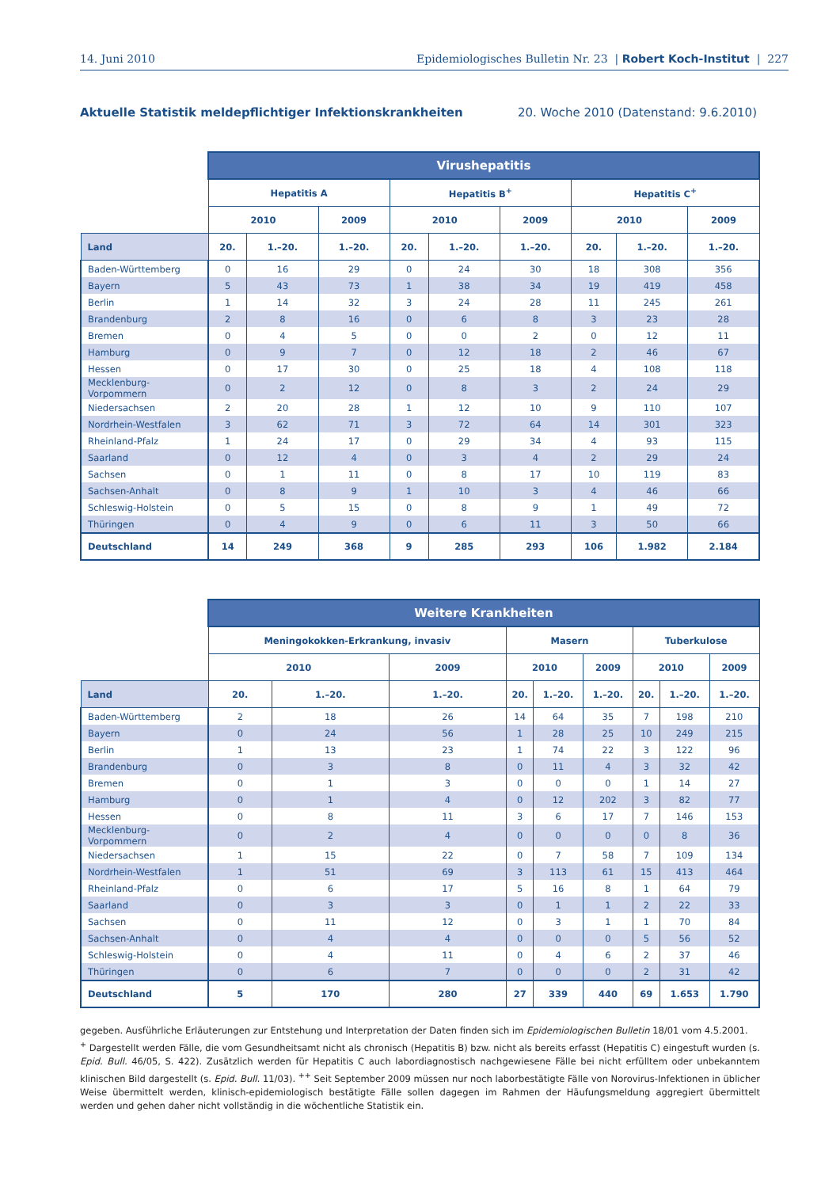14. Juni 2010 Epidemiologisches Bulletin Nr. 23 | Robert Koch-Institut | 227
Aktuelle Statistik meldepflichtiger Infektionskrankheiten 20. Woche 2010 (Datenstand: 9.6.2010)
| | Virushepatitis | | | | | | | | |
| --- | --- | --- | --- | --- | --- | --- | --- | --- | --- |
| | Hepatitis A | | | Hepatitis B<sup>+</sup> | | | Hepatitis C<sup>+</sup> | | |
| | 2010 | | 2009 | 2010 | | 2009 | 2010 | | 2009 |
| Land | 20. | 1.–20. | 1.–20. | 20. | 1.–20. | 1.–20. | 20. | 1.–20. | 1.–20. |
| Baden-Württemberg | 0 | 16 | 29 | 0 | 24 | 30 | 18 | 308 | 356 |
| Bayern | 5 | 43 | 73 | 1 | 38 | 34 | 19 | 419 | 458 |
| Berlin | 1 | 14 | 32 | 3 | 24 | 28 | 11 | 245 | 261 |
| Brandenburg | 2 | 8 | 16 | 0 | 6 | 8 | 3 | 23 | 28 |
| Bremen | 0 | 4 | 5 | 0 | 0 | 2 | 0 | 12 | 11 |
| Hamburg | 0 | 9 | 7 | 0 | 12 | 18 | 2 | 46 | 67 |
| Hessen | 0 | 17 | 30 | 0 | 25 | 18 | 4 | 108 | 118 |
| Mecklenburg-Vorpommern | 0 | 2 | 12 | 0 | 8 | 3 | 2 | 24 | 29 |
| Niedersachsen | 2 | 20 | 28 | 1 | 12 | 10 | 9 | 110 | 107 |
| Nordrhein-Westfalen | 3 | 62 | 71 | 3 | 72 | 64 | 14 | 301 | 323 |
| Rheinland-Pfalz | 1 | 24 | 17 | 0 | 29 | 34 | 4 | 93 | 115 |
| Saarland | 0 | 12 | 4 | 0 | 3 | 4 | 2 | 29 | 24 |
| Sachsen | 0 | 1 | 11 | 0 | 8 | 17 | 10 | 119 | 83 |
| Sachsen-Anhalt | 0 | 8 | 9 | 1 | 10 | 3 | 4 | 46 | 66 |
| Schleswig-Holstein | 0 | 5 | 15 | 0 | 8 | 9 | 1 | 49 | 72 |
| Thüringen | 0 | 4 | 9 | 0 | 6 | 11 | 3 | 50 | 66 |
| Deutschland | 14 | 249 | 368 | 9 | 285 | 293 | 106 | 1.982 | 2.184 |
| | Weitere Krankheiten | | | | | | | | |
| --- | --- | --- | --- | --- | --- | --- | --- | --- | --- |
| | Meningokokken-Erkrankung, invasiv | | | Masern | | | Tuberkulose | | |
| | 2010 | | 2009 | 2010 | | 2009 | 2010 | | 2009 |
| Land | 20. | 1.–20. | 1.–20. | 20. | 1.–20. | 1.–20. | 20. | 1.–20. | 1.–20. |
| Baden-Württemberg | 2 | 18 | 26 | 14 | 64 | 35 | 7 | 198 | 210 |
| Bayern | 0 | 24 | 56 | 1 | 28 | 25 | 10 | 249 | 215 |
| Berlin | 1 | 13 | 23 | 1 | 74 | 22 | 3 | 122 | 96 |
| Brandenburg | 0 | 3 | 8 | 0 | 11 | 4 | 3 | 32 | 42 |
| Bremen | 0 | 1 | 3 | 0 | 0 | 0 | 1 | 14 | 27 |
| Hamburg | 0 | 1 | 4 | 0 | 12 | 202 | 3 | 82 | 77 |
| Hessen | 0 | 8 | 11 | 3 | 6 | 17 | 7 | 146 | 153 |
| Mecklenburg-Vorpommern | 0 | 2 | 4 | 0 | 0 | 0 | 0 | 8 | 36 |
| Niedersachsen | 1 | 15 | 22 | 0 | 7 | 58 | 7 | 109 | 134 |
| Nordrhein-Westfalen | 1 | 51 | 69 | 3 | 113 | 61 | 15 | 413 | 464 |
| Rheinland-Pfalz | 0 | 6 | 17 | 5 | 16 | 8 | 1 | 64 | 79 |
| Saarland | 0 | 3 | 3 | 0 | 1 | 1 | 2 | 22 | 33 |
| Sachsen | 0 | 11 | 12 | 0 | 3 | 1 | 1 | 70 | 84 |
| Sachsen-Anhalt | 0 | 4 | 4 | 0 | 0 | 0 | 5 | 56 | 52 |
| Schleswig-Holstein | 0 | 4 | 11 | 0 | 4 | 6 | 2 | 37 | 46 |
| Thüringen | 0 | 6 | 7 | 0 | 0 | 0 | 2 | 31 | 42 |
| Deutschland | 5 | 170 | 280 | 27 | 339 | 440 | 69 | 1.653 | 1.790 |
gegeben. Ausführliche Erläuterungen zur Entstehung und Interpretation der Daten finden sich im Epidemiologischen Bulletin 18/01 vom 4.5.2001.
<sup>+</sup> Dargestellt werden Fälle, die vom Gesundheitsamt nicht als chronisch (Hepatitis B) bzw. nicht als bereits erfasst (Hepatitis C) eingestuft wurden (s. Epid. Bull. 46/05, S. 422). Zusätzlich werden für Hepatitis C auch labordiagnostisch nachgewiesene Fälle bei nicht erfülltem oder unbekanntem klinischen Bild dargestellt (s. Epid. Bull. 11/03). <sup>++</sup> Seit September 2009 müssen nur noch laborbestätigte Fälle von Norovirus-Infektionen in üblicher Weise übermittelt werden, klinisch-epidemiologisch bestätigte Fälle sollen dagegen im Rahmen der Häufungsmeldung aggregiert übermittelt werden und gehen daher nicht vollständig in die wöchentliche Statistik ein.